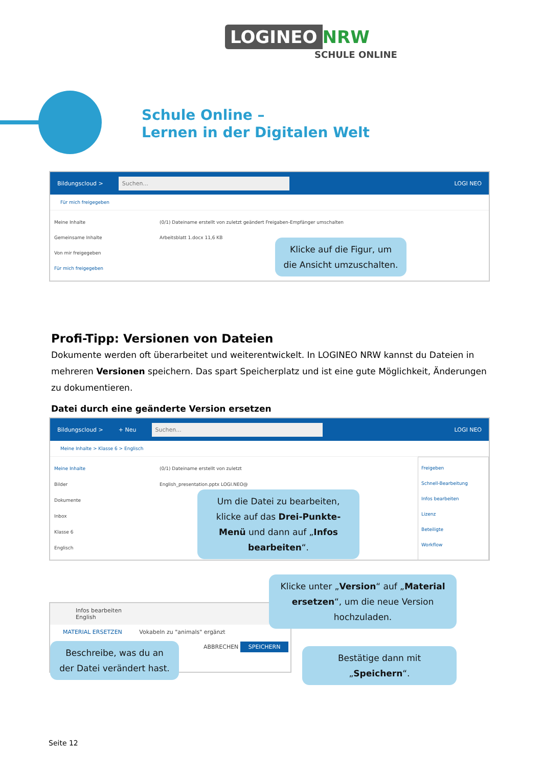LOGINEO NRW
SCHULE ONLINE
Schule Online –
Lernen in der Digitalen Welt
Bildungscloud > Suchen... LOGI NEO
Für mich freigegeben
Meine Inhalte
Gemeinsame Inhalte
Von mir freigegeben
Für mich freigegeben
(0/1) Dateiname erstellt von zuletzt geändert Freigaben-Empfänger umschalten
Arbeitsblatt 1.docx 11,6 KB
Klicke auf die Figur, um die Ansicht umzuschalten.
Profi-Tipp: Versionen von Dateien
Dokumente werden oft überarbeitet und weiterentwickelt. In LOGINEO NRW kannst du Dateien in mehreren Versionen speichern. Das spart Speicherplatz und ist eine gute Möglichkeit, Änderungen zu dokumentieren.
Datei durch eine geänderte Version ersetzen
Bildungscloud > + Neu Suchen... LOGI NEO
Meine Inhalte > Klasse 6 > Englisch
Meine Inhalte
Bilder
Dokumente
Inbox
Klasse 6
Englisch
(0/1) Dateiname erstellt von zuletzt
English_presentation.pptx LOGI.NEO@
Freigeben
Schnell-Bearbeitung
Infos bearbeiten
Lizenz
Beteiligte
Workflow
Um die Datei zu bearbeiten, klicke auf das Drei-Punkte-Menü und dann auf „Infos bearbeiten“.
Infos bearbeiten
English
MATERIAL ERSETZEN Vokabeln zu "animals" ergänzt
ABBRECHEN SPEICHERN
Klicke unter „Version“ auf „Material ersetzen“, um die neue Version hochzuladen.
Beschreibe, was du an der Datei verändert hast.
Bestätige dann mit „Speichern“.
Seite 12